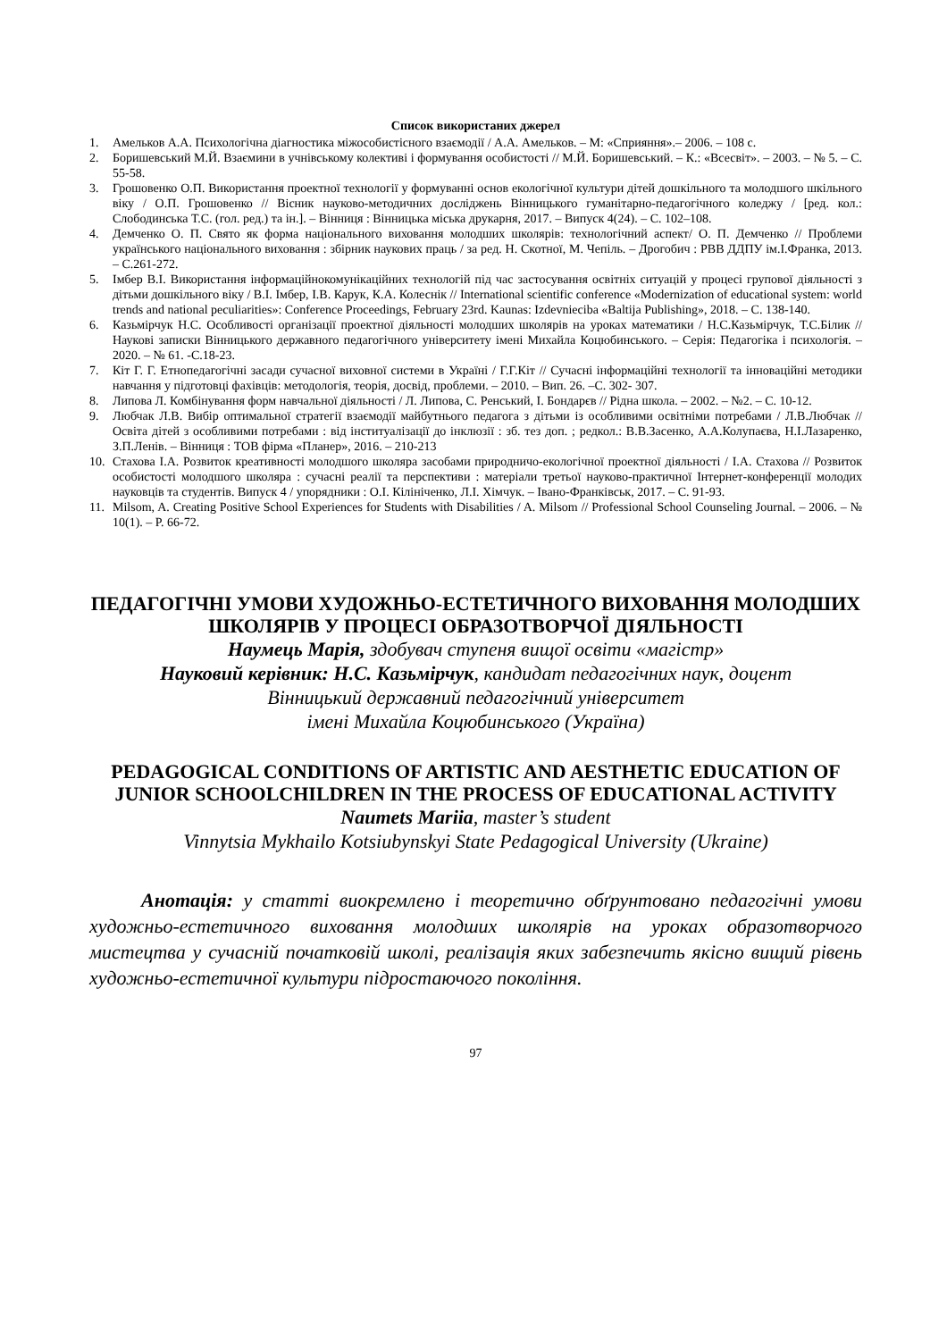Список використаних джерел
1. Амельков А.А. Психологічна діагностика міжособистісного взаємодії / А.А. Амельков. – М: «Сприяння».– 2006. – 108 с.
2. Боришевський М.Й. Взаємини в учнівському колективі і формування особистості // М.Й. Боришевський. – К.: «Всесвіт». – 2003. – № 5. – С. 55-58.
3. Грошовенко О.П. Використання проектної технології у формуванні основ екологічної культури дітей дошкільного та молодшого шкільного віку / О.П. Грошовенко // Вісник науково-методичних досліджень Вінницького гуманітарно-педагогічного коледжу / [ред. кол.: Слободинська Т.С. (гол. ред.) та ін.]. – Вінниця : Вінницька міська друкарня, 2017. – Випуск 4(24). – С. 102–108.
4. Демченко О. П. Свято як форма національного виховання молодших школярів: технологічний аспект/ О. П. Демченко // Проблеми українського національного виховання : збірник наукових праць / за ред. Н. Скотної, М. Чепіль. – Дрогобич : РВВ ДДПУ ім.І.Франка, 2013. – С.261-272.
5. Імбер В.І. Використання інформаційнокомунікаційних технологій під час застосування освітніх ситуацій у процесі групової діяльності з дітьми дошкільного віку / В.І. Імбер, І.В. Карук, К.А. Колеснік // International scientific conference «Modernization of educational system: world trends and national peculiarities»: Conference Proceedings, February 23rd. Kaunas: Izdevnieciba «Baltija Publishing», 2018. – С. 138-140.
6. Казьмірчук Н.С. Особливості організації проектної діяльності молодших школярів на уроках математики / Н.С.Казьмірчук, Т.С.Білик // Наукові записки Вінницького державного педагогічного університету імені Михайла Коцюбинського. – Серія: Педагогіка і психологія. – 2020. – № 61. -С.18-23.
7. Кіт Г. Г. Етнопедагогічні засади сучасної виховної системи в Україні / Г.Г.Кіт // Сучасні інформаційні технології та інноваційні методики навчання у підготовці фахівців: методологія, теорія, досвід, проблеми. – 2010. – Вип. 26. –С. 302- 307.
8. Липова Л. Комбінування форм навчальної діяльності / Л. Липова, С. Ренський, І. Бондарєв // Рідна школа. – 2002. – №2. – С. 10-12.
9. Любчак Л.В. Вибір оптимальної стратегії взаємодії майбутнього педагога з дітьми із особливими освітніми потребами / Л.В.Любчак // Освіта дітей з особливими потребами : від інституалізації до інклюзії : зб. тез доп. ; редкол.: В.В.Засенко, А.А.Колупаєва, Н.І.Лазаренко, З.П.Ленів. – Вінниця : ТОВ фірма «Планер», 2016. – 210-213
10. Стахова І.А. Розвиток креативності молодшого школяра засобами природничо-екологічної проектної діяльності / І.А. Стахова // Розвиток особистості молодшого школяра : сучасні реалії та перспективи : матеріали третьої науково-практичної Інтернет-конференції молодих науковців та студентів. Випуск 4 / упорядники : О.І. Кілініченко, Л.І. Хімчук. – Івано-Франківськ, 2017. – С. 91-93.
11. Milsom, A. Creating Positive School Experiences for Students with Disabilities / A. Milsom // Professional School Counseling Journal. – 2006. – № 10(1). – P. 66-72.
ПЕДАГОГІЧНІ УМОВИ ХУДОЖНЬО-ЕСТЕТИЧНОГО ВИХОВАННЯ МОЛОДШИХ ШКОЛЯРІВ У ПРОЦЕСІ ОБРАЗОТВОРЧОЇ ДІЯЛЬНОСТІ
Наумець Марія, здобувач ступеня вищої освіти «магістр»
Науковий керівник: Н.С. Казьмірчук, кандидат педагогічних наук, доцент
Вінницький державний педагогічний університет
імені Михайла Коцюбинського (Україна)
PEDAGOGICAL CONDITIONS OF ARTISTIC AND AESTHETIC EDUCATION OF JUNIOR SCHOOLCHILDREN IN THE PROCESS OF EDUCATIONAL ACTIVITY
Naumets Mariia, master’s student
Vinnytsia Mykhailo Kotsiubynskyi State Pedagogical University (Ukraine)
Анотація: у статті виокремлено і теоретично обґрунтовано педагогічні умови художньо-естетичного виховання молодших школярів на уроках образотворчого мистецтва у сучасній початковій школі, реалізація яких забезпечить якісно вищий рівень художньо-естетичної культури підростаючого покоління.
97